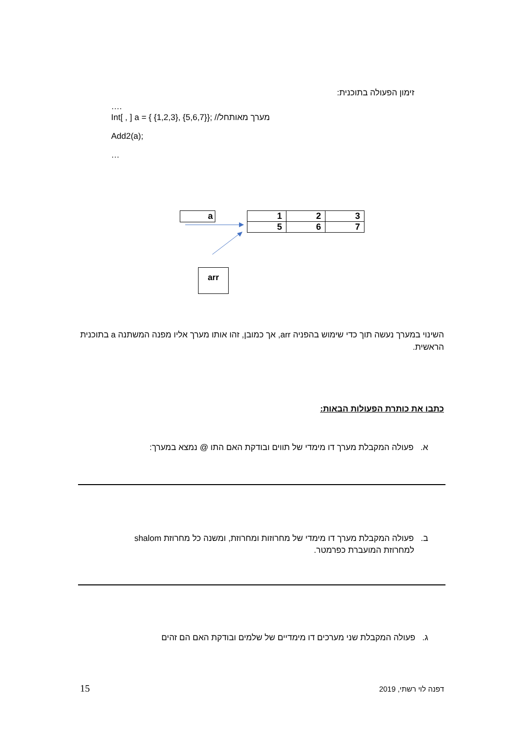זימון הפעולה בתוכנית:
….
Int[ , ] a = { {1,2,3}, {5,6,7}}; //מערך מאותחל
Add2(a);
…
a
| 1 | 2 | 3 |
| 5 | 6 | 7 |
arr
השינוי במערך נעשה תוך כדי שימוש בהפניה arr, אך כמובן, זהו אותו מערך אליו מפנה המשתנה a בתוכנית הראשית.
כתבו את כותרת הפעולות הבאות:
א. פעולה המקבלת מערך דו מימדי של תווים ובודקת האם התו @ נמצא במערך:
ב. פעולה המקבלת מערך דו מימדי של מחרוזות ומחרוזת, ומשנה כל מחרוזת shalom
למחרוזת המועברת כפרמטר.
ג. פעולה המקבלת שני מערכים דו מימדיים של שלמים ובודקת האם הם זהים
15 דפנה לוי רשתי, 2019